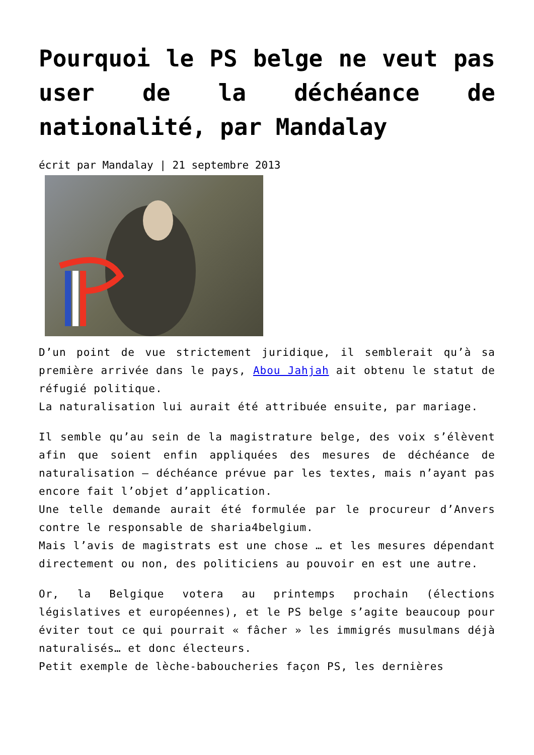Pourquoi le PS belge ne veut pas user de la déchéance de nationalité, par Mandalay
écrit par Mandalay | 21 septembre 2013
D’un point de vue strictement juridique, il semblerait qu’à sa première arrivée dans le pays, Abou Jahjah ait obtenu le statut de réfugié politique.
La naturalisation lui aurait été attribuée ensuite, par mariage.
Il semble qu’au sein de la magistrature belge, des voix s’élèvent afin que soient enfin appliquées des mesures de déchéance de naturalisation – déchéance prévue par les textes, mais n’ayant pas encore fait l’objet d’application.
Une telle demande aurait été formulée par le procureur d’Anvers contre le responsable de sharia4belgium.
Mais l’avis de magistrats est une chose … et les mesures dépendant directement ou non, des politiciens au pouvoir en est une autre.
Or, la Belgique votera au printemps prochain (élections législatives et européennes), et le PS belge s’agite beaucoup pour éviter tout ce qui pourrait « fâcher » les immigrés musulmans déjà naturalisés… et donc électeurs.
Petit exemple de lèche-babouche­ries façon PS, les dernières